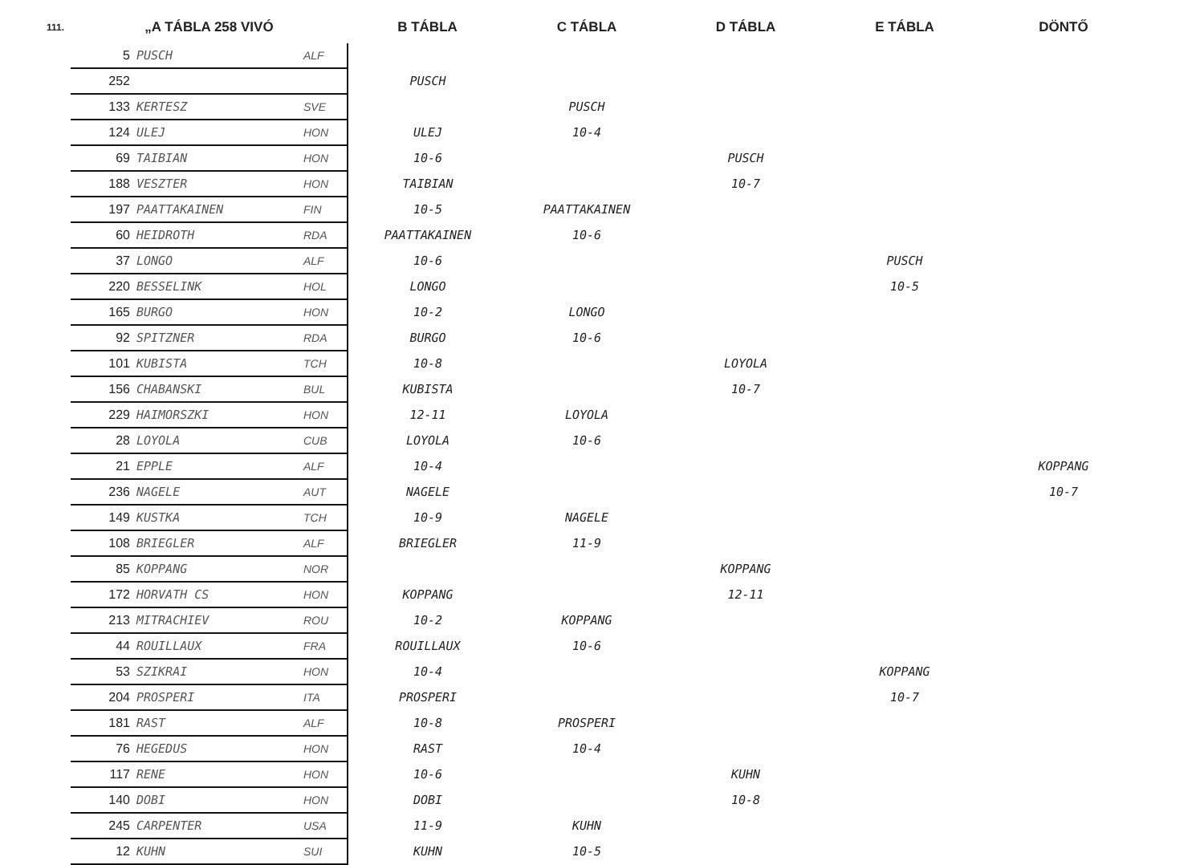| 111. | „A TÁBLA 258 VIVÓ | | | B TÁBLA | C TÁBLA | D TÁBLA | E TÁBLA | DÖNTŐ |
| --- | --- | --- | --- | --- | --- | --- | --- | --- |
| | 5 | PUSCH | ALF | | | | | |
| | 252 | | | PUSCH | | | | |
| | 133 | KERTESZ | SVE | | PUSCH | | | |
| | 124 | ULEJ | HON | ULEJ | 10-4 | | | |
| | 69 | TAIBIAN | HON | 10-6 | | PUSCH | | |
| | 188 | VESZTER | HON | TAIBIAN | | 10-7 | | |
| | 197 | PAATTAKAINEN | FIN | 10-5 | PAATTAKAINEN | | | |
| | 60 | HEIDROTH | RDA | PAATTAKAINEN | 10-6 | | | |
| | 37 | LONGO | ALF | 10-6 | | | PUSCH | |
| | 220 | BESSELINK | HOL | LONGO | | | 10-5 | |
| | 165 | BURGO | HON | 10-2 | LONGO | | | |
| | 92 | SPITZNER | RDA | BURGO | 10-6 | | | |
| | 101 | KUBISTA | TCH | 10-8 | | LOYOLA | | |
| | 156 | CHABANSKI | BUL | KUBISTA | | 10-7 | | |
| | 229 | HAIMORSZKI | HON | 12-11 | LOYOLA | | | |
| | 28 | LOYOLA | CUB | LOYOLA | 10-6 | | | |
| | 21 | EPPLE | ALF | 10-4 | | | | KOPPANG |
| | 236 | NAGELE | AUT | NAGELE | | | | 10-7 |
| | 149 | KUSTKA | TCH | 10-9 | NAGELE | | | |
| | 108 | BRIEGLER | ALF | BRIEGLER | 11-9 | | | |
| | 85 | KOPPANG | NOR | | | KOPPANG | | |
| | 172 | HORVATH CS | HON | KOPPANG | | 12-11 | | |
| | 213 | MITRACHIEV | ROU | 10-2 | KOPPANG | | | |
| | 44 | ROUILLAUX | FRA | ROUILLAUX | 10-6 | | | |
| | 53 | SZIKRAI | HON | 10-4 | | | KOPPANG | |
| | 204 | PROSPERI | ITA | PROSPERI | | | 10-7 | |
| | 181 | RAST | ALF | 10-8 | PROSPERI | | | |
| | 76 | HEGEDUS | HON | RAST | 10-4 | | | |
| | 117 | RENE | HON | 10-6 | | KUHN | | |
| | 140 | DOBI | HON | DOBI | | 10-8 | | |
| | 245 | CARPENTER | USA | 11-9 | KUHN | | | |
| | 12 | KUHN | SUI | KUHN | 10-5 | | | |